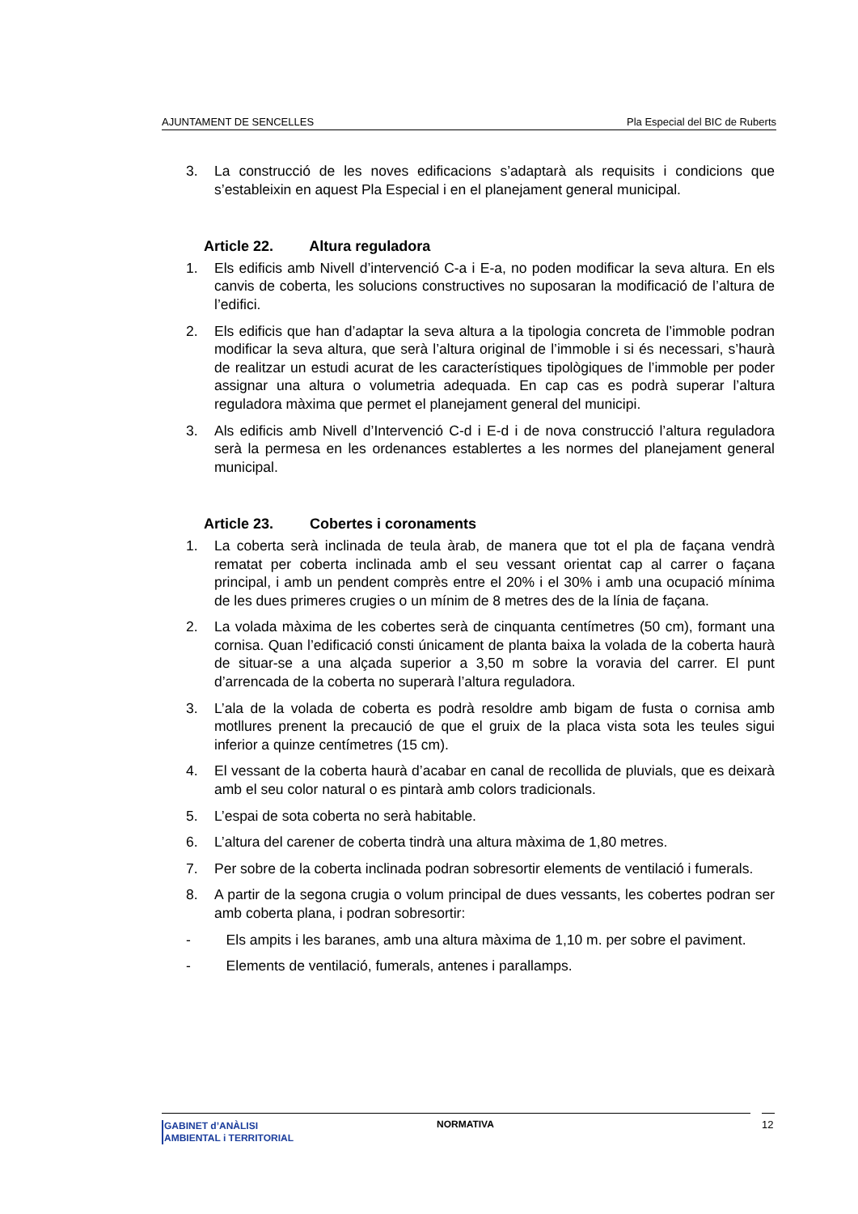AJUNTAMENT DE SENCELLES Pla Especial del BIC de Ruberts
3. La construcció de les noves edificacions s’adaptarà als requisits i condicions que s’estableixin en aquest Pla Especial i en el planejament general municipal.
Article 22. Altura reguladora
1. Els edificis amb Nivell d’intervenció C-a i E-a, no poden modificar la seva altura. En els canvis de coberta, les solucions constructives no suposaran la modificació de l’altura de l’edifici.
2. Els edificis que han d’adaptar la seva altura a la tipologia concreta de l’immoble podran modificar la seva altura, que serà l’altura original de l’immoble i si és necessari, s’haurà de realitzar un estudi acurat de les característiques tipològiques de l’immoble per poder assignar una altura o volumetria adequada. En cap cas es podrà superar l’altura reguladora màxima que permet el planejament general del municipi.
3. Als edificis amb Nivell d’Intervenció C-d i E-d i de nova construcció l’altura reguladora serà la permesa en les ordenances establertes a les normes del planejament general municipal.
Article 23. Cobertes i coronaments
1. La coberta serà inclinada de teula àrab, de manera que tot el pla de façana vendrà rematat per coberta inclinada amb el seu vessant orientat cap al carrer o façana principal, i amb un pendent comprès entre el 20% i el 30% i amb una ocupació mínima de les dues primeres crugies o un mínim de 8 metres des de la línia de façana.
2. La volada màxima de les cobertes serà de cinquanta centímetres (50 cm), formant una cornisa. Quan l’edificació consti únicament de planta baixa la volada de la coberta haurà de situar-se a una alçada superior a 3,50 m sobre la voravia del carrer. El punt d’arrencada de la coberta no superarà l’altura reguladora.
3. L’ala de la volada de coberta es podrà resoldre amb bigam de fusta o cornisa amb motllures prenent la precaució de que el gruix de la placa vista sota les teules sigui inferior a quinze centímetres (15 cm).
4. El vessant de la coberta haurà d’acabar en canal de recollida de pluvials, que es deixarà amb el seu color natural o es pintarà amb colors tradicionals.
5. L’espai de sota coberta no serà habitable.
6. L’altura del carener de coberta tindrà una altura màxima de 1,80 metres.
7. Per sobre de la coberta inclinada podran sobresortir elements de ventilació i fumerals.
8. A partir de la segona crugia o volum principal de dues vessants, les cobertes podran ser amb coberta plana, i podran sobresortir:
- Els ampits i les baranes, amb una altura màxima de 1,10 m. per sobre el paviment.
- Elements de ventilació, fumerals, antenes i parallamps.
GABINET d’ANÀLISI
AMBIENTAL i TERRITORIAL
NORMATIVA 12